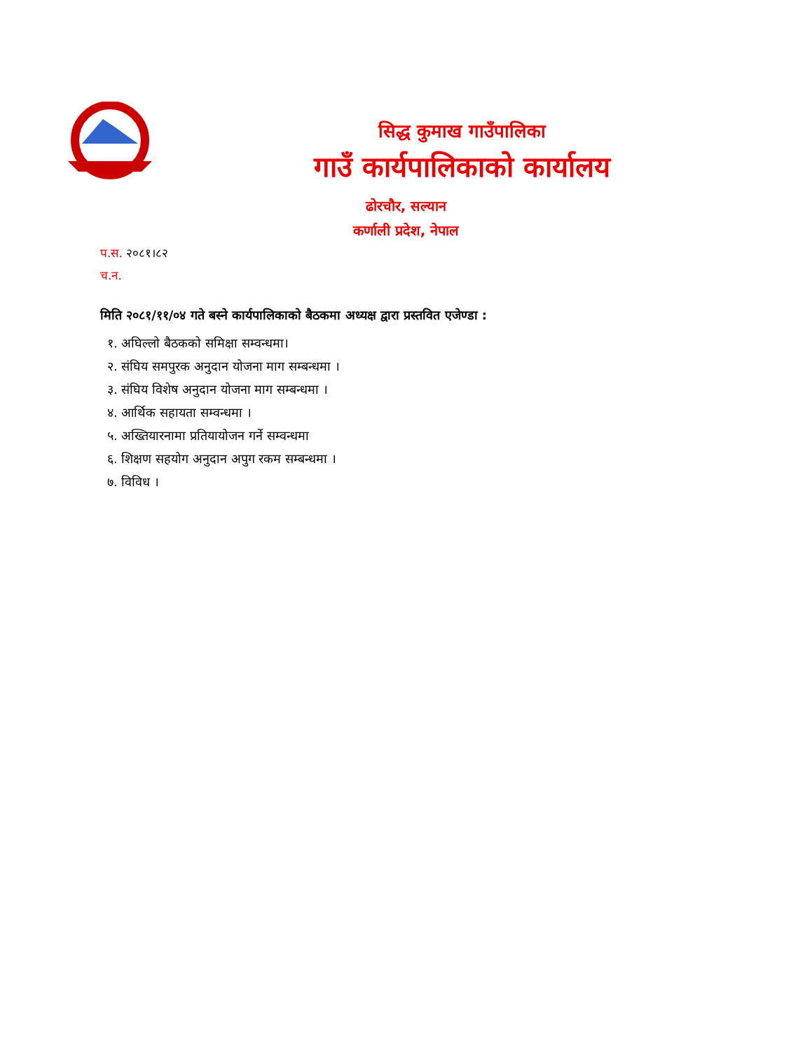सिद्ध कुमाख गाउँपालिका
गाउँ कार्यपालिकाको कार्यालय
ढोरचौर, सल्यान
कर्णाली प्रदेश, नेपाल
प.स. २०८१।८२
च.न.
मिति २०८१/११/०४ गते बस्ने कार्यपालिकाको बैठकमा अध्यक्ष द्वारा प्रस्तवित एजेण्डा :
१. अघिल्लो बैठकको समिक्षा सम्वन्धमा।
२. संघिय समपुरक अनुदान योजना माग सम्बन्धमा ।
३. संघिय विशेष अनुदान योजना माग सम्बन्धमा ।
४. आर्थिक सहायता सम्वन्धमा ।
५. अख्तियारनामा प्रतियायोजन गर्ने सम्वन्धमा
६. शिक्षण सहयोग अनुदान अपुग रकम सम्बन्धमा ।
७. विविध ।